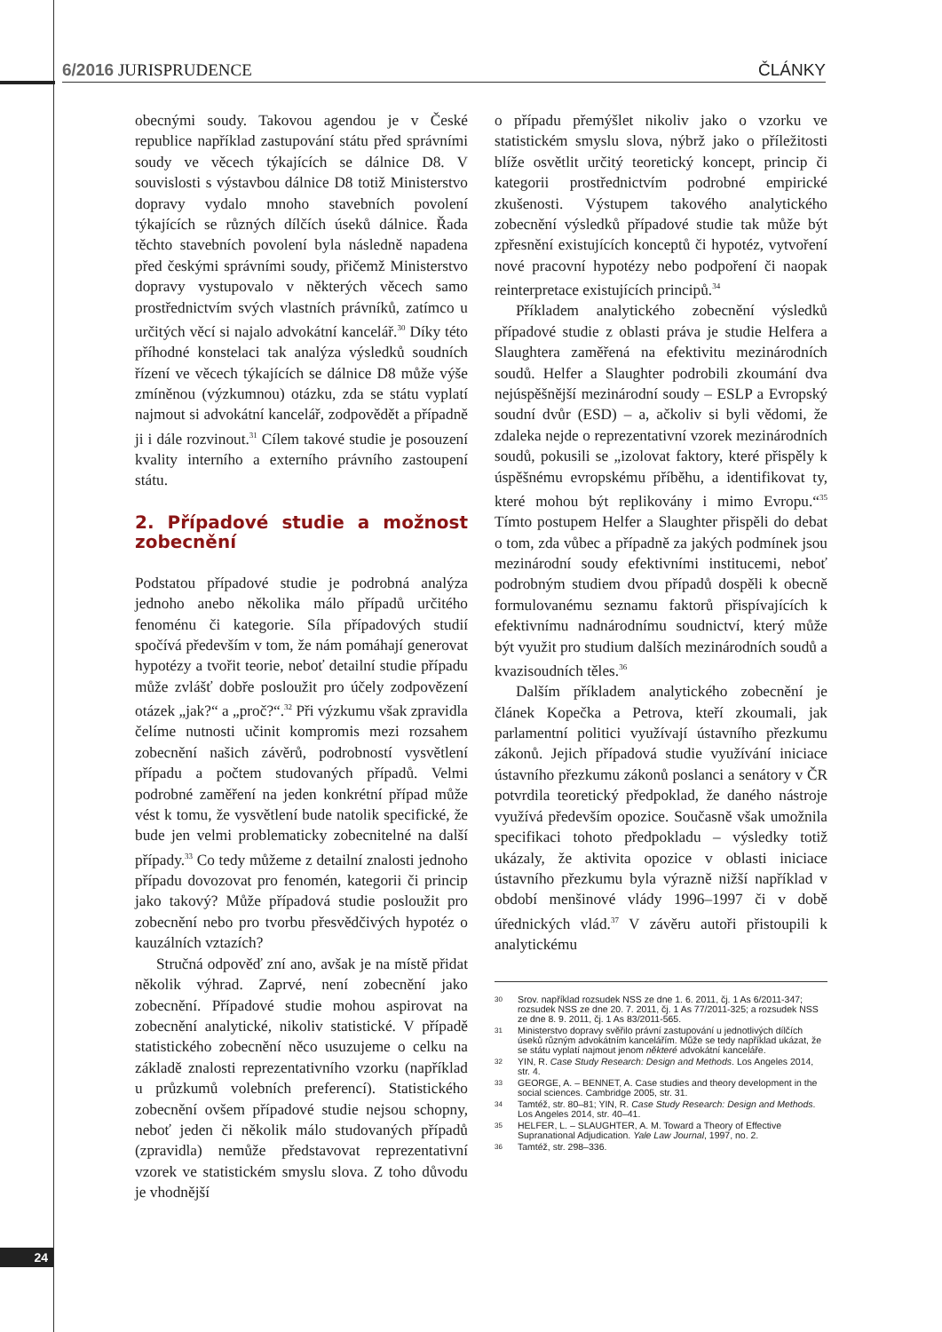6/2016 JURISPRUDENCE ČLÁNKY
obecnými soudy. Takovou agendou je v České republice například zastupování státu před správními soudy ve věcech týkajících se dálnice D8. V souvislosti s výstavbou dálnice D8 totiž Ministerstvo dopravy vydalo mnoho stavebních povolení týkajících se různých dílčích úseků dálnice. Řada těchto stavebních povolení byla následně napadena před českými správními soudy, přičemž Ministerstvo dopravy vystupovalo v některých věcech samo prostřednictvím svých vlastních právníků, zatímco u určitých věcí si najalo advokátní kancelář.<sup>30</sup> Díky této příhodné konstelaci tak analýza výsledků soudních řízení ve věcech týkajících se dálnice D8 může výše zmíněnou (výzkumnou) otázku, zda se státu vyplatí najmout si advokátní kancelář, zodpovědět a případně ji i dále rozvinout.<sup>31</sup> Cílem takové studie je posouzení kvality interního a externího právního zastoupení státu.
2. Případové studie a možnost zobecnění
Podstatou případové studie je podrobná analýza jednoho anebo několika málo případů určitého fenoménu či kategorie. Síla případových studií spočívá především v tom, že nám pomáhají generovat hypotézy a tvořit teorie, neboť detailní studie případu může zvlášť dobře posloužit pro účely zodpovězení otázek „jak?“ a „proč?“.<sup>32</sup> Při výzkumu však zpravidla čelíme nutnosti učinit kompromis mezi rozsahem zobecnění našich závěrů, podrobností vysvětlení případu a počtem studovaných případů. Velmi podrobné zaměření na jeden konkrétní případ může vést k tomu, že vysvětlení bude natolik specifické, že bude jen velmi problematicky zobecnitelné na další případy.<sup>33</sup> Co tedy můžeme z detailní znalosti jednoho případu dovozovat pro fenomén, kategorii či princip jako takový? Může případová studie posloužit pro zobecnění nebo pro tvorbu přesvědčivých hypotéz o kauzálních vztazích?
Stručná odpověď zní ano, avšak je na místě přidat několik výhrad. Zaprvé, není zobecnění jako zobecnění. Případové studie mohou aspirovat na zobecnění analytické, nikoliv statistické. V případě statistického zobecnění něco usuzujeme o celku na základě znalosti reprezentativního vzorku (například u průzkumů volebních preferencí). Statistického zobecnění ovšem případové studie nejsou schopny, neboť jeden či několik málo studovaných případů (zpravidla) nemůže představovat reprezentativní vzorek ve statistickém smyslu slova. Z toho důvodu je vhodnější
o případu přemýšlet nikoliv jako o vzorku ve statistickém smyslu slova, nýbrž jako o příležitosti blíže osvětlit určitý teoretický koncept, princip či kategorii prostřednictvím podrobné empirické zkušenosti. Výstupem takového analytického zobecnění výsledků případové studie tak může být zpřesnění existujících konceptů či hypotéz, vytvoření nové pracovní hypotézy nebo podpoření či naopak reinterpretace existujících principů.<sup>34</sup>
Příkladem analytického zobecnění výsledků případové studie z oblasti práva je studie Helfera a Slaughtera zaměřená na efektivitu mezinárodních soudů. Helfer a Slaughter podrobili zkoumání dva nejúspěšnější mezinárodní soudy – ESLP a Evropský soudní dvůr (ESD) – a, ačkoliv si byli vědomi, že zdaleka nejde o reprezentativní vzorek mezinárodních soudů, pokusili se „izolovat faktory, které přispěly k úspěšnému evropskému příběhu, a identifikovat ty, které mohou být replikovány i mimo Evropu.“<sup>35</sup> Tímto postupem Helfer a Slaughter přispěli do debat o tom, zda vůbec a případně za jakých podmínek jsou mezinárodní soudy efektivními institucemi, neboť podrobným studiem dvou případů dospěli k obecně formulovanému seznamu faktorů přispívajících k efektivnímu nadnárodnímu soudnictví, který může být využit pro studium dalších mezinárodních soudů a kvazisoudních těles.<sup>36</sup>
Dalším příkladem analytického zobecnění je článek Kopečka a Petrova, kteří zkoumali, jak parlamentní politici využívají ústavního přezkumu zákonů. Jejich případová studie využívání iniciace ústavního přezkumu zákonů poslanci a senátory v ČR potvrdila teoretický předpoklad, že daného nástroje využívá především opozice. Současně však umožnila specifikaci tohoto předpokladu – výsledky totiž ukázaly, že aktivita opozice v oblasti iniciace ústavního přezkumu byla výrazně nižší například v období menšinové vlády 1996–1997 či v době úřednických vlád.<sup>37</sup> V závěru autoři přistoupili k analytickému
30
Srov. například rozsudek NSS ze dne 1. 6. 2011, čj. 1 As 6/2011-347; rozsudek NSS ze dne 20. 7. 2011, čj. 1 As 77/2011-325; a rozsudek NSS ze dne 8. 9. 2011, čj. 1 As 83/2011-565.
31
Ministerstvo dopravy svěřilo právní zastupování u jednotlivých dílčích úseků různým advokátním kancelářím. Může se tedy například ukázat, že se státu vyplatí najmout jenom některé advokátní kanceláře.
32
YIN, R. Case Study Research: Design and Methods. Los Angeles 2014, str. 4.
33
GEORGE, A. – BENNET, A. Case studies and theory development in the social sciences. Cambridge 2005, str. 31.
34
Tamtéž, str. 80–81; YIN, R. Case Study Research: Design and Methods. Los Angeles 2014, str. 40–41.
35
HELFER, L. – SLAUGHTER, A. M. Toward a Theory of Effective Supranational Adjudication. Yale Law Journal, 1997, no. 2.
36
Tamtéž, str. 298–336.
24